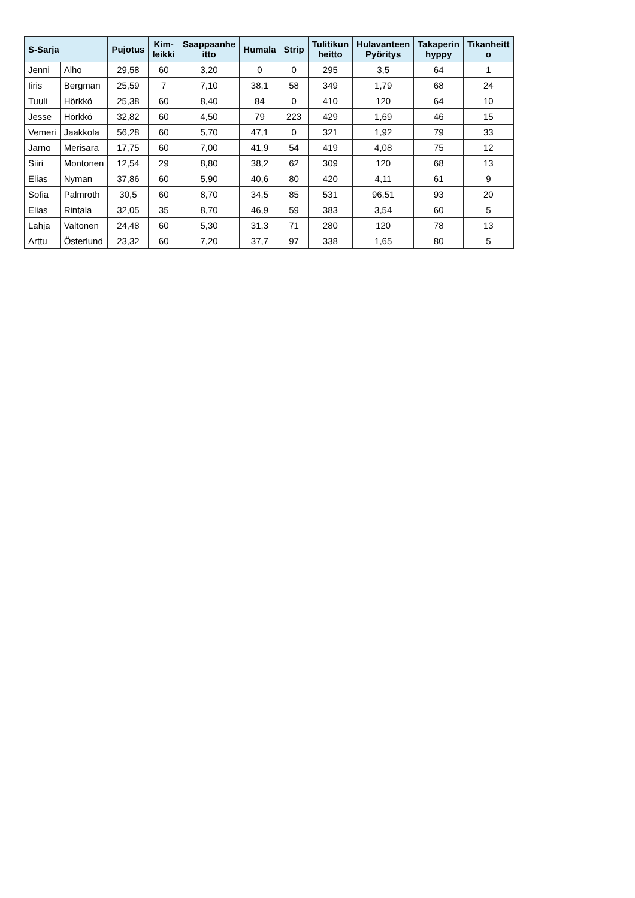| S-Sarja | | Pujotus | Kim- leikki | Saappaanhe itto | Humala | Strip | Tulitikun heitto | Hulavanteen Pyöritys | Takaperin hyppy | Tikanheitt o |
| --- | --- | --- | --- | --- | --- | --- | --- | --- | --- | --- |
| Jenni | Alho | 29,58 | 60 | 3,20 | 0 | 0 | 295 | 3,5 | 64 | 1 |
| Iiris | Bergman | 25,59 | 7 | 7,10 | 38,1 | 58 | 349 | 1,79 | 68 | 24 |
| Tuuli | Hörkkö | 25,38 | 60 | 8,40 | 84 | 0 | 410 | 120 | 64 | 10 |
| Jesse | Hörkkö | 32,82 | 60 | 4,50 | 79 | 223 | 429 | 1,69 | 46 | 15 |
| Vemeri | Jaakkola | 56,28 | 60 | 5,70 | 47,1 | 0 | 321 | 1,92 | 79 | 33 |
| Jarno | Merisara | 17,75 | 60 | 7,00 | 41,9 | 54 | 419 | 4,08 | 75 | 12 |
| Siiri | Montonen | 12,54 | 29 | 8,80 | 38,2 | 62 | 309 | 120 | 68 | 13 |
| Elias | Nyman | 37,86 | 60 | 5,90 | 40,6 | 80 | 420 | 4,11 | 61 | 9 |
| Sofia | Palmroth | 30,5 | 60 | 8,70 | 34,5 | 85 | 531 | 96,51 | 93 | 20 |
| Elias | Rintala | 32,05 | 35 | 8,70 | 46,9 | 59 | 383 | 3,54 | 60 | 5 |
| Lahja | Valtonen | 24,48 | 60 | 5,30 | 31,3 | 71 | 280 | 120 | 78 | 13 |
| Arttu | Österlund | 23,32 | 60 | 7,20 | 37,7 | 97 | 338 | 1,65 | 80 | 5 |